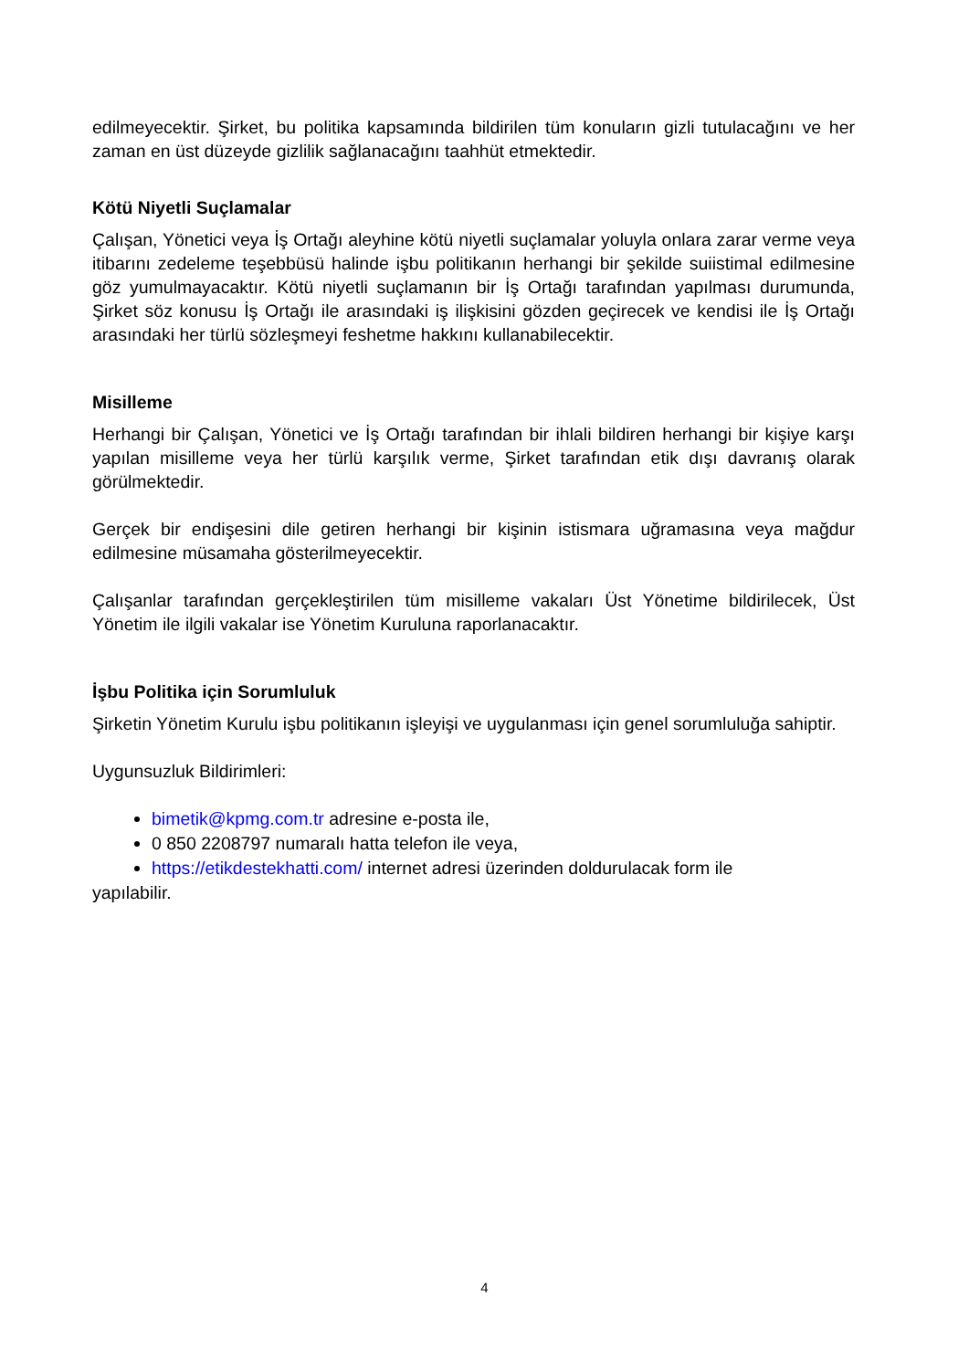edilmeyecektir. Şirket, bu politika kapsamında bildirilen tüm konuların gizli tutulacağını ve her zaman en üst düzeyde gizlilik sağlanacağını taahhüt etmektedir.
Kötü Niyetli Suçlamalar
Çalışan, Yönetici veya İş Ortağı aleyhine kötü niyetli suçlamalar yoluyla onlara zarar verme veya itibarını zedeleme teşebbüsü halinde işbu politikanın herhangi bir şekilde suiistimal edilmesine göz yumulmayacaktır. Kötü niyetli suçlamanın bir İş Ortağı tarafından yapılması durumunda, Şirket söz konusu İş Ortağı ile arasındaki iş ilişkisini gözden geçirecek ve kendisi ile İş Ortağı arasındaki her türlü sözleşmeyi feshetme hakkını kullanabilecektir.
Misilleme
Herhangi bir Çalışan, Yönetici ve İş Ortağı tarafından bir ihlali bildiren herhangi bir kişiye karşı yapılan misilleme veya her türlü karşılık verme, Şirket tarafından etik dışı davranış olarak görülmektedir.
Gerçek bir endişesini dile getiren herhangi bir kişinin istismara uğramasına veya mağdur edilmesine müsamaha gösterilmeyecektir.
Çalışanlar tarafından gerçekleştirilen tüm misilleme vakaları Üst Yönetime bildirilecek, Üst Yönetim ile ilgili vakalar ise Yönetim Kuruluna raporlanacaktır.
İşbu Politika için Sorumluluk
Şirketin Yönetim Kurulu işbu politikanın işleyişi ve uygulanması için genel sorumluluğa sahiptir.
Uygunsuzluk Bildirimleri:
bimetik@kpmg.com.tr adresine e-posta ile,
0 850 2208797 numaralı hatta telefon ile veya,
https://etikdestekhatti.com/ internet adresi üzerinden doldurulacak form ile
yapılabilir.
4